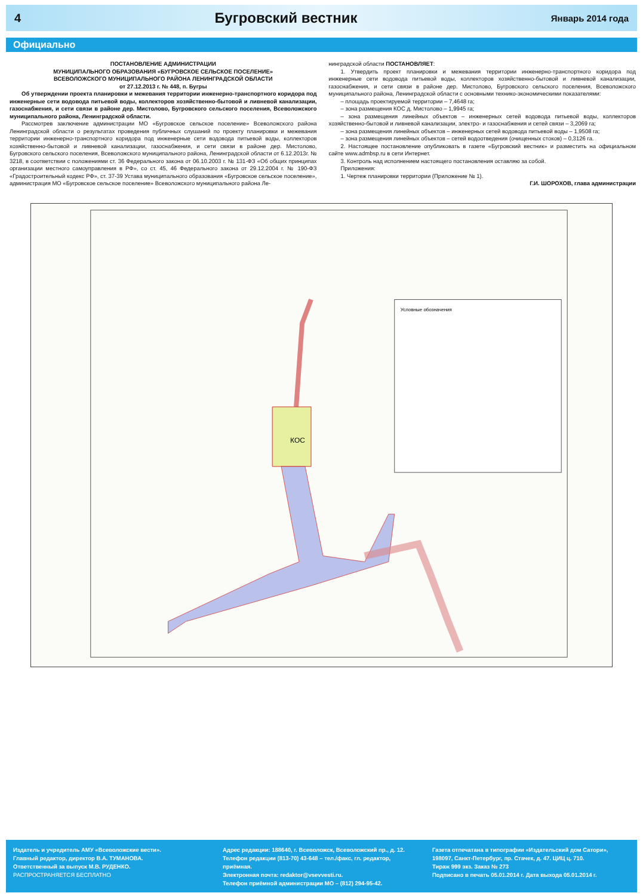4 Бугровский вестник Январь 2014 года
Официально
ПОСТАНОВЛЕНИЕ АДМИНИСТРАЦИИ
МУНИЦИПАЛЬНОГО ОБРАЗОВАНИЯ «БУГРОВСКОЕ СЕЛЬСКОЕ ПОСЕЛЕНИЕ»
ВСЕВОЛОЖСКОГО МУНИЦИПАЛЬНОГО РАЙОНА ЛЕНИНГРАДСКОЙ ОБЛАСТИ
от 27.12.2013 г. № 448, п. Бугры
Об утверждении проекта планировки и межевания территории инженерно-транспортного коридора под инженерные сети водовода питьевой воды, коллекторов хозяйственно-бытовой и ливневой канализации, газоснабжения, и сети связи в районе дер. Мистолово, Бугровского сельского поселения, Всеволожского муниципального района, Ленинградской области.
Рассмотрев заключение администрации МО «Бугровское сельское поселение» Всеволожского района Ленинградской области о результатах проведения публичных слушаний по проекту планировки и межевания территории инженерно-транспортного коридора под инженерные сети водовода питьевой воды, коллекторов хозяйственно-бытовой и ливневой канализации, газоснабжения, и сети связи в районе дер. Мистолово, Бугровского сельского поселения, Всеволожского муниципального района, Ленинградской области от 6.12.2013г. № 3218, в соответствии с положениями ст. 36 Федерального закона от 06.10.2003 г. № 131-ФЗ «Об общих принципах организации местного самоуправления в РФ», со ст. 45, 46 Федерального закона от 29.12.2004 г. № 190-ФЗ «Градостроительный кодекс РФ», ст. 37-39 Устава муниципального образования «Бугровское сельское поселение», администрация МО «Бугровское сельское поселение» Всеволожского муниципального района Ле-
нинградской области ПОСТАНОВЛЯЕТ:
1. Утвердить проект планировки и межевания территории инженерно-транспортного коридора под инженерные сети водовода питьевой воды, коллекторов хозяйственно-бытовой и ливневой канализации, газоснабжения, и сети связи в районе дер. Мистолово, Бугровского сельского поселения, Всеволожского муниципального района, Ленинградской области с основными технико-экономическими показателями:
– площадь проектируемой территории – 7,4648 га;
– зона размещения КОС д. Мистолово – 1,9945 га;
– зона размещения линейных объектов – инженерных сетей водовода питьевой воды, коллекторов хозяйственно-бытовой и ливневой канализации, электро- и газоснабжения и сетей связи – 3,2069 га;
– зона размещения линейных объектов – инженерных сетей водовода питьевой воды – 1,9508 га;
– зона размещения линейных объектов – сетей водоотведения (очищенных стоков) – 0,3126 га.
2. Настоящее постановление опубликовать в газете «Бугровский вестник» и разместить на официальном сайте www.admbsp.ru в сети Интернет.
3. Контроль над исполнением настоящего постановления оставляю за собой.
Приложения:
1. Чертеж планировки территории (Приложение № 1).
Г.И. ШОРОХОВ, глава администрации
КОС
Условные обозначения
Издатель и учредитель АМУ «Всеволожские вести».
Главный редактор, директор В.А. ТУМАНОВА.
Ответственный за выпуск М.В. РУДЕНКО.
РАСПРОСТРАНЯЕТСЯ БЕСПЛАТНО
Адрес редакции: 188640, г. Всеволожск, Всеволожский пр., д. 12.
Телефон редакции (813-70) 43-648 – тел./факс, гл. редактор, приёмная.
Электронная почта: redaktor@vsevvesti.ru.
Телефон приёмной администрации МО – (812) 294-95-42.
Газета отпечатана в типографии «Издательский дом Сатори»,
198097, Санкт-Петербург, пр. Стачек, д. 47. ЦИЦ ц. 710.
Тираж 999 экз. Заказ № 273
Подписано в печать 05.01.2014 г. Дата выхода 05.01.2014 г.